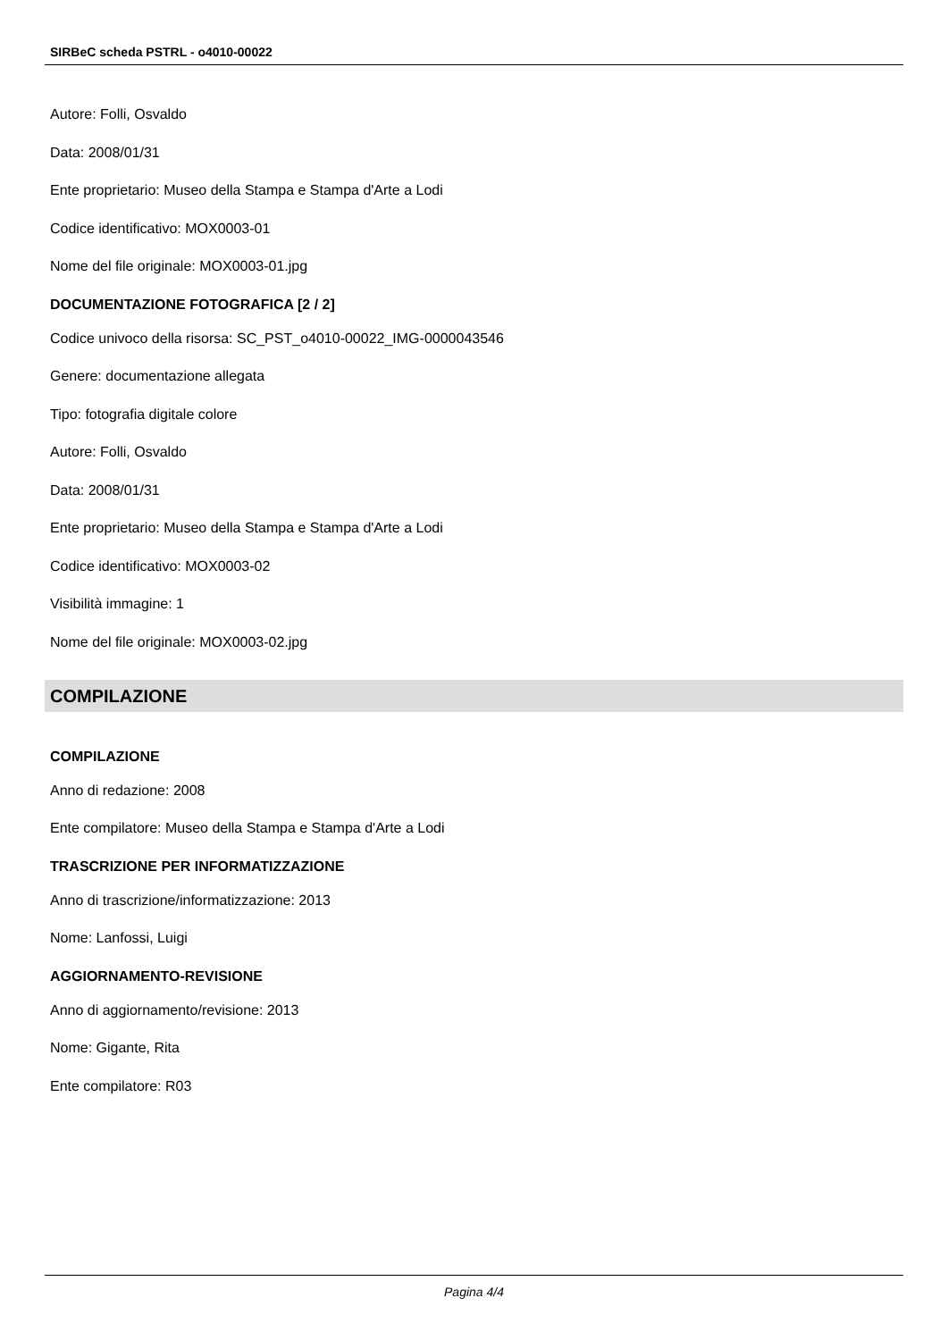SIRBeC scheda PSTRL - o4010-00022
Autore: Folli, Osvaldo
Data: 2008/01/31
Ente proprietario: Museo della Stampa e Stampa d'Arte a Lodi
Codice identificativo: MOX0003-01
Nome del file originale: MOX0003-01.jpg
DOCUMENTAZIONE FOTOGRAFICA [2 / 2]
Codice univoco della risorsa: SC_PST_o4010-00022_IMG-0000043546
Genere: documentazione allegata
Tipo: fotografia digitale colore
Autore: Folli, Osvaldo
Data: 2008/01/31
Ente proprietario: Museo della Stampa e Stampa d'Arte a Lodi
Codice identificativo: MOX0003-02
Visibilità immagine: 1
Nome del file originale: MOX0003-02.jpg
COMPILAZIONE
COMPILAZIONE
Anno di redazione: 2008
Ente compilatore: Museo della Stampa e Stampa d'Arte a Lodi
TRASCRIZIONE PER INFORMATIZZAZIONE
Anno di trascrizione/informatizzazione: 2013
Nome: Lanfossi, Luigi
AGGIORNAMENTO-REVISIONE
Anno di aggiornamento/revisione: 2013
Nome: Gigante, Rita
Ente compilatore: R03
Pagina 4/4